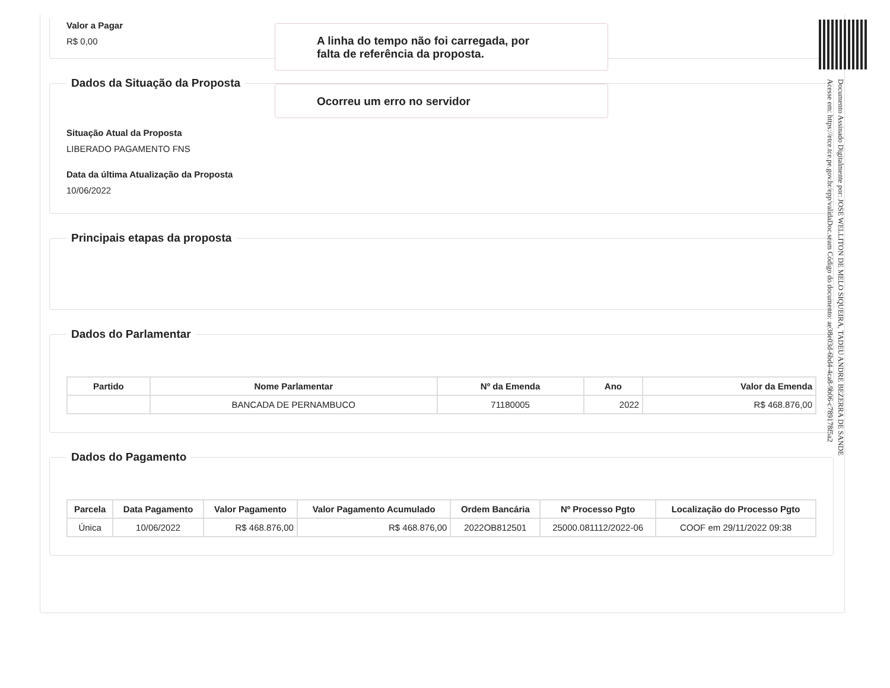Valor a Pagar
R$ 0,00
Dados da Situação da Proposta
Situação Atual da Proposta
LIBERADO PAGAMENTO FNS
Data da última Atualização da Proposta
10/06/2022
Principais etapas da proposta Dados do Parlamentar
| Partido | Nome Parlamentar | Nº da Emenda | Ano | Valor da Emenda |
| --- | --- | --- | --- | --- |
| | BANCADA DE PERNAMBUCO | 71180005 | 2022 | R$ 468.876,00 |
Dados do Pagamento
| Parcela | Data Pagamento | Valor Pagamento | Valor Pagamento Acumulado | Ordem Bancária | Nº Processo Pgto | Localização do Processo Pgto |
| --- | --- | --- | --- | --- | --- | --- |
| Única | 10/06/2022 | R$ 468.876,00 | R$ 468.876,00 | 2022OB812501 | 25000.081112/2022-06 | COOF em 29/11/2022 09:38 |
A linha do tempo não foi carregada, por
falta de referência da proposta.
Ocorreu um erro no servidor
Documento Assinado Digitalmente por: JOSE WELLITON DE MELO SIQUEIRA, TADEU ANDRE BEZERRA DE SANDE
Acesse em: https://etce.tce.pe.gov.br/epp/validaDoc.seam Código do documento: ae38e03d-6bd4-4ca8-9b06-c789178f5a2